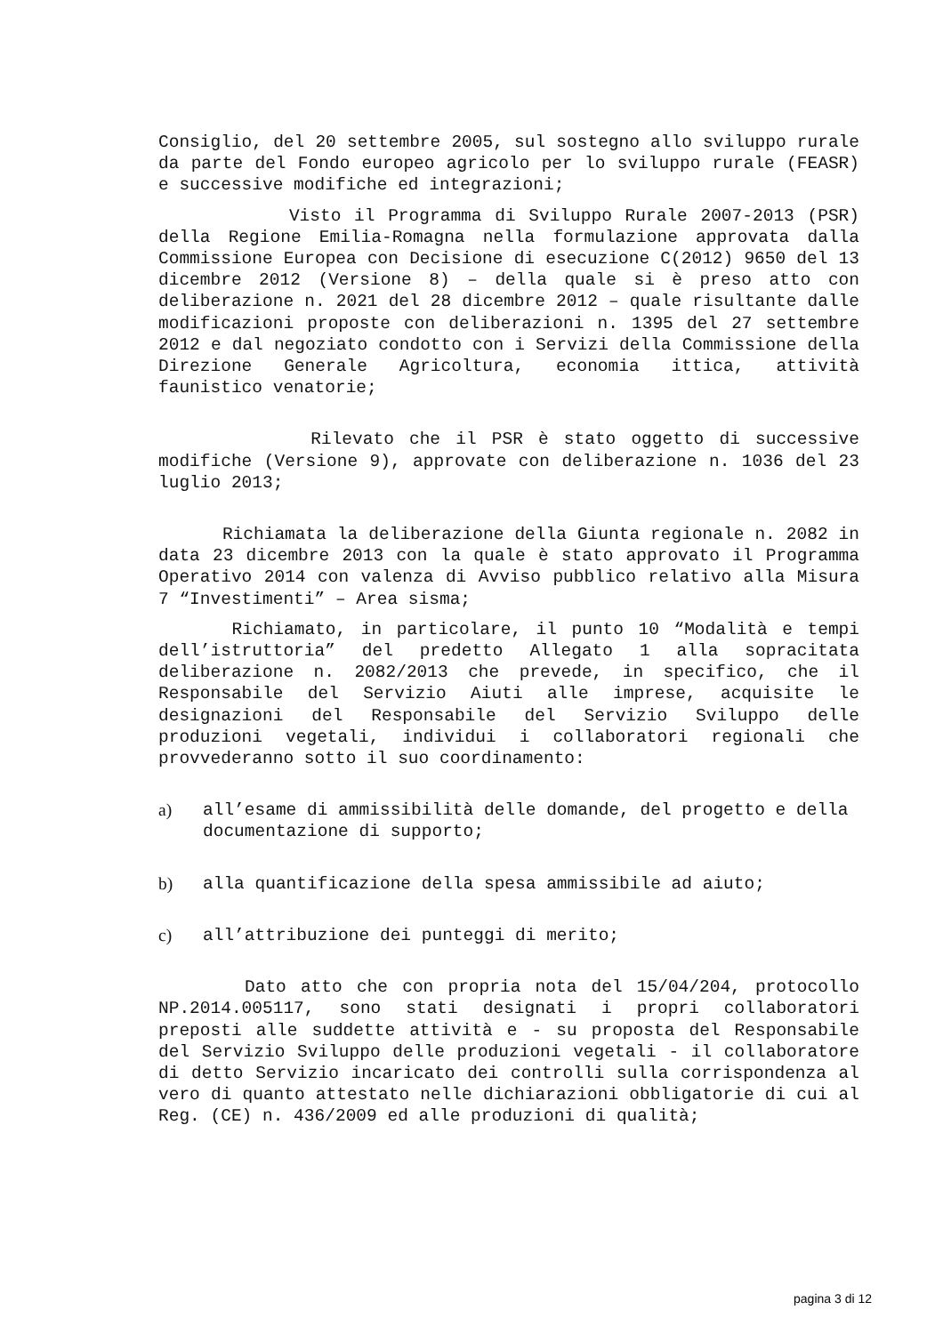Consiglio, del 20 settembre 2005, sul sostegno allo sviluppo rurale da parte del Fondo europeo agricolo per lo sviluppo rurale (FEASR) e successive modifiche ed integrazioni;
Visto il Programma di Sviluppo Rurale 2007-2013 (PSR) della Regione Emilia-Romagna nella formulazione approvata dalla Commissione Europea con Decisione di esecuzione C(2012) 9650 del 13 dicembre 2012 (Versione 8) – della quale si è preso atto con deliberazione n. 2021 del 28 dicembre 2012 – quale risultante dalle modificazioni proposte con deliberazioni n. 1395 del 27 settembre 2012 e dal negoziato condotto con i Servizi della Commissione della Direzione Generale Agricoltura, economia ittica, attività faunistico venatorie;
Rilevato che il PSR è stato oggetto di successive modifiche (Versione 9), approvate con deliberazione n. 1036 del 23 luglio 2013;
Richiamata la deliberazione della Giunta regionale n. 2082 in data 23 dicembre 2013 con la quale è stato approvato il Programma Operativo 2014 con valenza di Avviso pubblico relativo alla Misura 7 “Investimenti” – Area sisma;
Richiamato, in particolare, il punto 10 “Modalità e tempi dell’istruttoria” del predetto Allegato 1 alla sopracitata deliberazione n. 2082/2013 che prevede, in specifico, che il Responsabile del Servizio Aiuti alle imprese, acquisite le designazioni del Responsabile del Servizio Sviluppo delle produzioni vegetali, individui i collaboratori regionali che provvederanno sotto il suo coordinamento:
a) all’esame di ammissibilità delle domande, del progetto e della documentazione di supporto;
b) alla quantificazione della spesa ammissibile ad aiuto;
c) all’attribuzione dei punteggi di merito;
Dato atto che con propria nota del 15/04/204, protocollo NP.2014.005117, sono stati designati i propri collaboratori preposti alle suddette attività e - su proposta del Responsabile del Servizio Sviluppo delle produzioni vegetali - il collaboratore di detto Servizio incaricato dei controlli sulla corrispondenza al vero di quanto attestato nelle dichiarazioni obbligatorie di cui al Reg. (CE) n. 436/2009 ed alle produzioni di qualità;
pagina 3 di 12